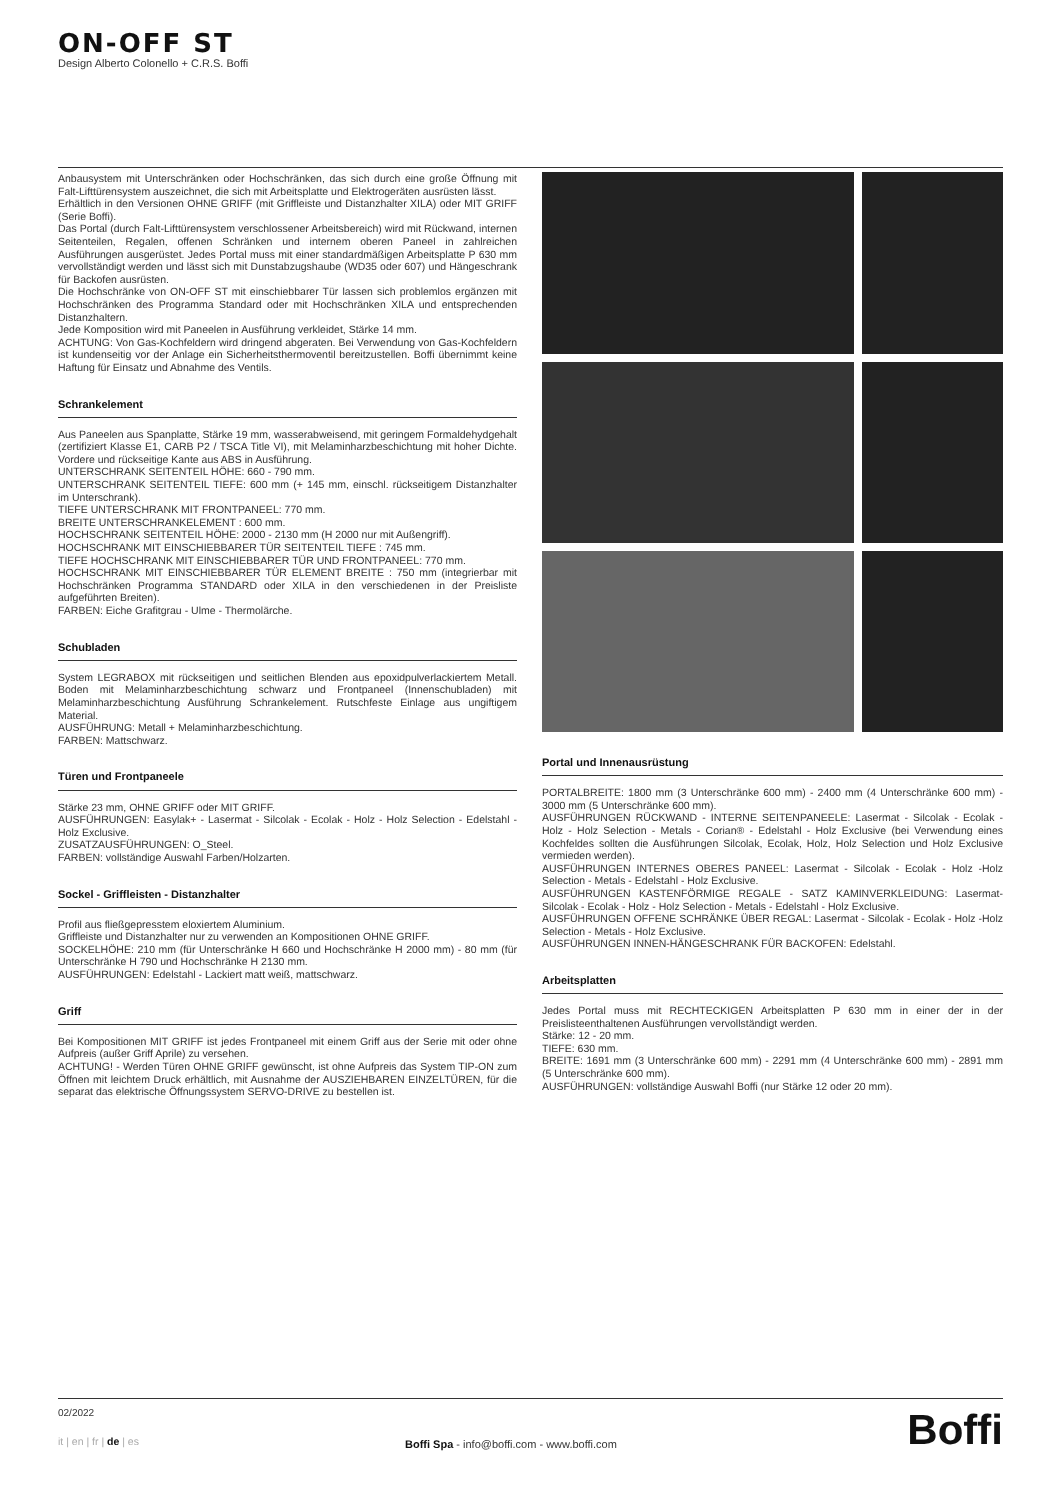ON-OFF ST
Design Alberto Colonello + C.R.S. Boffi
Anbausystem mit Unterschränken oder Hochschränken, das sich durch eine große Öffnung mit Falt-Lifttürensystem auszeichnet, die sich mit Arbeitsplatte und Elektrogeräten ausrüsten lässt.
Erhältlich in den Versionen OHNE GRIFF (mit Griffleiste und Distanzhalter XILA) oder MIT GRIFF (Serie Boffi).
Das Portal (durch Falt-Lifttürensystem verschlossener Arbeitsbereich) wird mit Rückwand, internen Seitenteilen, Regalen, offenen Schränken und internem oberen Paneel in zahlreichen Ausführungen ausgerüstet. Jedes Portal muss mit einer standardmäßigen Arbeitsplatte P 630 mm vervollständigt werden und lässt sich mit Dunstabzugshaube (WD35 oder 607) und Hängeschrank für Backofen ausrüsten.
Die Hochschränke von ON-OFF ST mit einschiebbarer Tür lassen sich problemlos ergänzen mit Hochschränken des Programma Standard oder mit Hochschränken XILA und entsprechenden Distanzhaltern.
Jede Komposition wird mit Paneelen in Ausführung verkleidet, Stärke 14 mm.
ACHTUNG: Von Gas-Kochfeldern wird dringend abgeraten. Bei Verwendung von Gas-Kochfeldern ist kundenseitig vor der Anlage ein Sicherheitsthermoventil bereitzustellen. Boffi übernimmt keine Haftung für Einsatz und Abnahme des Ventils.
Schrankelement
Aus Paneelen aus Spanplatte, Stärke 19 mm, wasserabweisend, mit geringem Formaldehydgehalt (zertifiziert Klasse E1, CARB P2 / TSCA Title VI), mit Melaminharzbeschichtung mit hoher Dichte. Vordere und rückseitige Kante aus ABS in Ausführung.
UNTERSCHRANK SEITENTEIL HÖHE: 660 - 790 mm.
UNTERSCHRANK SEITENTEIL TIEFE: 600 mm (+ 145 mm, einschl. rückseitigem Distanzhalter im Unterschrank).
TIEFE UNTERSCHRANK MIT FRONTPANEEL: 770 mm.
BREITE UNTERSCHRANKELEMENT : 600 mm.
HOCHSCHRANK SEITENTEIL HÖHE: 2000 - 2130 mm (H 2000 nur mit Außengriff).
HOCHSCHRANK MIT EINSCHIEBBARER TÜR SEITENTEIL TIEFE : 745 mm.
TIEFE HOCHSCHRANK MIT EINSCHIEBBARER TÜR UND FRONTPANEEL: 770 mm.
HOCHSCHRANK MIT EINSCHIEBBARER TÜR ELEMENT BREITE : 750 mm (integrierbar mit Hochschränken Programma STANDARD oder XILA in den verschiedenen in der Preisliste aufgeführten Breiten).
FARBEN: Eiche Grafitgrau - Ulme - Thermolärche.
Schubladen
System LEGRABOX mit rückseitigen und seitlichen Blenden aus epoxidpulverlackiertem Metall. Boden mit Melaminharzbeschichtung schwarz und Frontpaneel (Innenschubladen) mit Melaminharzbeschichtung Ausführung Schrankelement. Rutschfeste Einlage aus ungiftigem Material.
AUSFÜHRUNG: Metall + Melaminharzbeschichtung.
FARBEN: Mattschwarz.
Türen und Frontpaneele
Stärke 23 mm, OHNE GRIFF oder MIT GRIFF.
AUSFÜHRUNGEN: Easylak+ - Lasermat - Silcolak - Ecolak - Holz - Holz Selection - Edelstahl - Holz Exclusive.
ZUSATZAUSFÜHRUNGEN: O_Steel.
FARBEN: vollständige Auswahl Farben/Holzarten.
Sockel - Griffleisten - Distanzhalter
Profil aus fließgepresstem eloxiertem Aluminium.
Griffleiste und Distanzhalter nur zu verwenden an Kompositionen OHNE GRIFF.
SOCKELHÖHE: 210 mm (für Unterschränke H 660 und Hochschränke H 2000 mm) - 80 mm (für Unterschränke H 790 und Hochschränke H 2130 mm.
AUSFÜHRUNGEN: Edelstahl - Lackiert matt weiß, mattschwarz.
Griff
Bei Kompositionen MIT GRIFF ist jedes Frontpaneel mit einem Griff aus der Serie mit oder ohne Aufpreis (außer Griff Aprile) zu versehen.
ACHTUNG! - Werden Türen OHNE GRIFF gewünscht, ist ohne Aufpreis das System TIP-ON zum Öffnen mit leichtem Druck erhältlich, mit Ausnahme der AUSZIEHBAREN EINZELTÜREN, für die separat das elektrische Öffnungssystem SERVO-DRIVE zu bestellen ist.
Portal und Innenausrüstung
PORTALBREITE: 1800 mm (3 Unterschränke 600 mm) - 2400 mm (4 Unterschränke 600 mm) - 3000 mm (5 Unterschränke 600 mm).
AUSFÜHRUNGEN RÜCKWAND - INTERNE SEITENPANEELE: Lasermat - Silcolak - Ecolak - Holz - Holz Selection - Metals - Corian® - Edelstahl - Holz Exclusive (bei Verwendung eines Kochfeldes sollten die Ausführungen Silcolak, Ecolak, Holz, Holz Selection und Holz Exclusive vermieden werden).
AUSFÜHRUNGEN INTERNES OBERES PANEEL: Lasermat - Silcolak - Ecolak - Holz -Holz Selection - Metals - Edelstahl - Holz Exclusive.
AUSFÜHRUNGEN KASTENFÖRMIGE REGALE - SATZ KAMINVERKLEIDUNG: Lasermat- Silcolak - Ecolak - Holz - Holz Selection - Metals - Edelstahl - Holz Exclusive.
AUSFÜHRUNGEN OFFENE SCHRÄNKE ÜBER REGAL: Lasermat - Silcolak - Ecolak - Holz -Holz Selection - Metals - Holz Exclusive.
AUSFÜHRUNGEN INNEN-HÄNGESCHRANK FÜR BACKOFEN: Edelstahl.
Arbeitsplatten
Jedes Portal muss mit RECHTECKIGEN Arbeitsplatten P 630 mm in einer der in der Preislisteenthaltenen Ausführungen vervollständigt werden.
Stärke: 12 - 20 mm.
TIEFE: 630 mm.
BREITE: 1691 mm (3 Unterschränke 600 mm) - 2291 mm (4 Unterschränke 600 mm) - 2891 mm (5 Unterschränke 600 mm).
AUSFÜHRUNGEN: vollständige Auswahl Boffi (nur Stärke 12 oder 20 mm).
02/2022
it | en | fr | de | es
Boffi Spa - info@boffi.com - www.boffi.com
Boffi